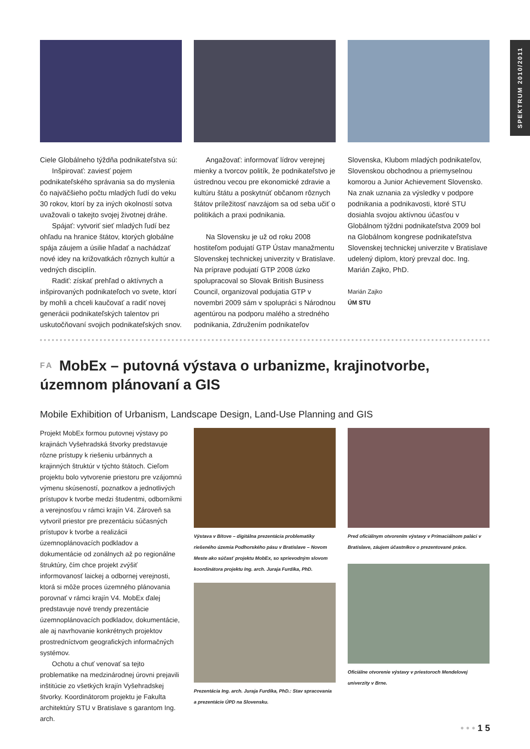SPEKTRUM 2010/2011
Ciele Globálneho týždňa podnikateľstva sú:
Inšpirovať: zaviesť pojem podnikateľského správania sa do myslenia čo najväčšieho počtu mladých ľudí do veku 30 rokov, ktorí by za iných okolností sotva uvažovali o takejto svojej životnej dráhe.
Spájať: vytvoriť sieť mladých ľudí bez ohľadu na hranice štátov, ktorých globálne spája záujem a úsilie hľadať a nachádzať nové idey na križovatkách rôznych kultúr a vedných disciplín.
Radiť: získať prehľad o aktívnych a inšpirovaných podnikateľoch vo svete, ktorí by mohli a chceli kaučovať a radiť novej generácii podnikateľských talentov pri uskutočňovaní svojich podnikateľských snov.
Angažovať: informovať lídrov verejnej mienky a tvorcov politík, že podnikateľstvo je ústrednou vecou pre ekonomické zdravie a kultúru štátu a poskytnúť občanom rôznych štátov príležitosť navzájom sa od seba učiť o politikách a praxi podnikania.
Na Slovensku je už od roku 2008 hostiteľom podujatí GTP Ústav manažmentu Slovenskej technickej univerzity v Bratislave. Na príprave podujatí GTP 2008 úzko spolupracoval so Slovak British Business Council, organizoval podujatia GTP v novembri 2009 sám v spolupráci s Národnou agentúrou na podporu malého a stredného podnikania, Združením podnikateľov
Slovenska, Klubom mladých podnikateľov, Slovenskou obchodnou a priemyselnou komorou a Junior Achievement Slovensko. Na znak uznania za výsledky v podpore podnikania a podnikavosti, ktoré STU dosiahla svojou aktívnou účasťou v Globálnom týždni podnikateľstva 2009 bol na Globálnom kongrese podnikateľstva Slovenskej technickej univerzite v Bratislave udelený diplom, ktorý prevzal doc. Ing. Marián Zajko, PhD.
Marián Zajko
ÚM STU
FA MobEx – putovná výstava o urbanizme, krajinotvorbe, územnom plánovaní a GIS
Mobile Exhibition of Urbanism, Landscape Design, Land-Use Planning and GIS
Projekt MobEx formou putovnej výstavy po krajinách Vyšehradská štvorky predstavuje rôzne prístupy k riešeniu urbánnych a krajinných štruktúr v týchto štátoch. Cieľom projektu bolo vytvorenie priestoru pre vzájomnú výmenu skúseností, poznatkov a jednotlivých prístupov k tvorbe medzi študentmi, odborníkmi a verejnosťou v rámci krajín V4. Zároveň sa vytvoril priestor pre prezentáciu súčasných prístupov k tvorbe a realizácii územnoplánovacích podkladov a dokumentácie od zonálnych až po regionálne štruktúry, čím chce projekt zvýšiť informovanosť laickej a odbornej verejnosti, ktorá si môže proces územného plánovania porovnať v rámci krajín V4. MobEx ďalej predstavuje nové trendy prezentácie územnoplánovacích podkladov, dokumentácie, ale aj navrhovanie konkrétnych projektov prostredníctvom geografických informačných systémov.
Ochotu a chuť venovať sa tejto problematike na medzinárodnej úrovni prejavili inštitúcie zo všetkých krajín Vyšehradskej štvorky. Koordinátorom projektu je Fakulta architektúry STU v Bratislave s garantom Ing. arch.
Výstava v Bítove – digitálna prezentácia problematiky riešeného územia Podhorského pásu v Bratislave – Novom Meste ako súčasť projektu MobEx, so sprievodným slovom koordinátora projektu Ing. arch. Juraja Furdíka, PhD.
Prezentácia Ing. arch. Juraja Furdíka, PhD.: Stav spracovania a prezentácie ÚPD na Slovensku.
Pred oficiálnym otvorením výstavy v Primaciálnom paláci v Bratislave, záujem účastníkov o prezentované práce.
Oficiálne otvorenie výstavy v priestoroch Mendelovej univerzity v Brne.
• • • 1 5